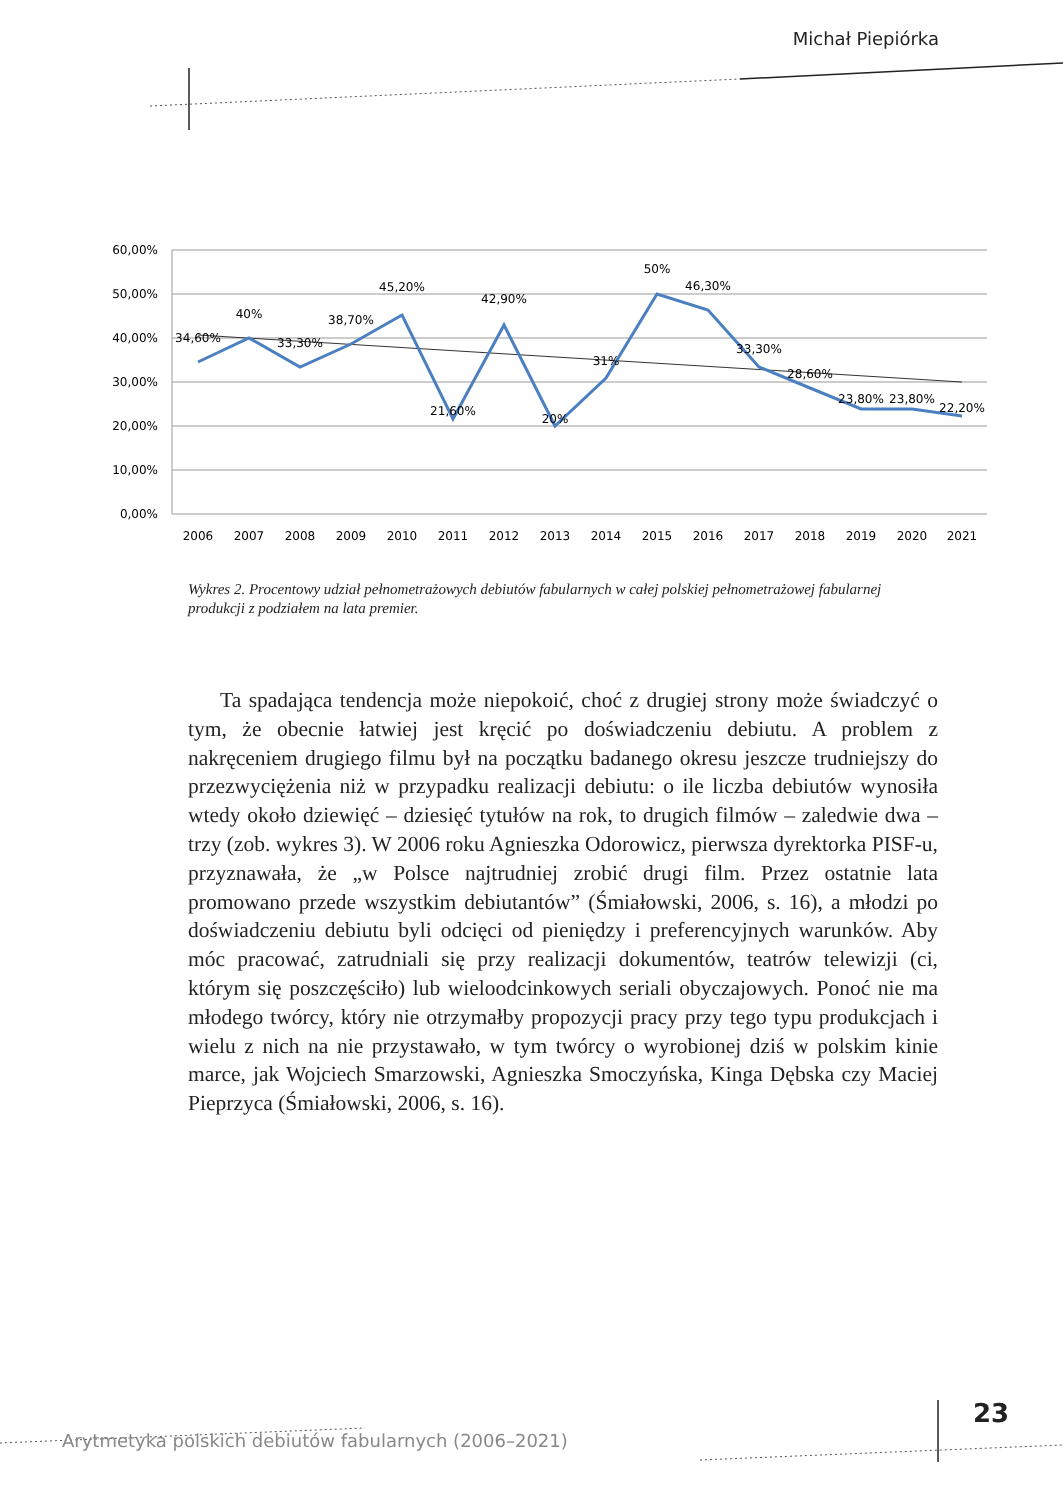Michał Piepiórka
60,00%
50,00%
40,00%
30,00%
20,00%
10,00%
0,00%
34,60%
40%
33,30%
38,70%
45,20%
21,60%
42,90%
20%
31%
50%
46,30%
33,30%
28,60%
23,80%
23,80%
22,20%
2006
2007
2008
2009
2010
2011
2012
2013
2014
2015
2016
2017
2018
2019
2020
2021
Wykres 2. Procentowy udział pełnometrażowych debiutów fabularnych w całej polskiej pełnometrażowej fabularnej produkcji z podziałem na lata premier.
Ta spadająca tendencja może niepokoić, choć z drugiej strony może świadczyć o tym, że obecnie łatwiej jest kręcić po doświadczeniu debiutu. A problem z nakręceniem drugiego filmu był na początku badanego okresu jeszcze trudniejszy do przezwyciężenia niż w przypadku realizacji debiutu: o ile liczba debiutów wynosiła wtedy około dziewięć – dziesięć tytułów na rok, to drugich filmów – zaledwie dwa – trzy (zob. wykres 3). W 2006 roku Agnieszka Odorowicz, pierwsza dyrektorka PISF-u, przyznawała, że „w Polsce najtrudniej zrobić drugi film. Przez ostatnie lata promowano przede wszystkim debiutantów” (Śmiałowski, 2006, s. 16), a młodzi po doświadczeniu debiutu byli odcięci od pieniędzy i preferencyjnych warunków. Aby móc pracować, zatrudniali się przy realizacji dokumentów, teatrów telewizji (ci, którym się poszczęściło) lub wieloodcinkowych seriali obyczajowych. Ponoć nie ma młodego twórcy, który nie otrzymałby propozycji pracy przy tego typu produkcjach i wielu z nich na nie przystawało, w tym twórcy o wyrobionej dziś w polskim kinie marce, jak Wojciech Smarzowski, Agnieszka Smoczyńska, Kinga Dębska czy Maciej Pieprzyca (Śmiałowski, 2006, s. 16).
Arytmetyka polskich debiutów fabularnych (2006–2021)
23